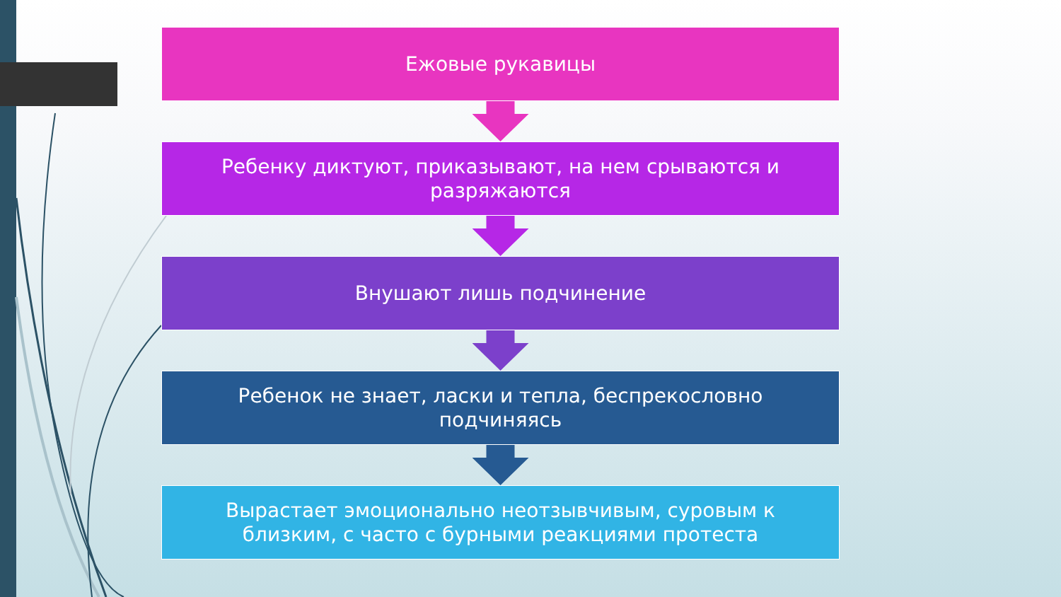Ежовые рукавицы
Ребенку диктуют, приказывают, на нем срываются и разряжаются
Внушают лишь подчинение
Ребенок не знает, ласки и тепла, беспрекословно подчиняясь
Вырастает эмоционально неотзывчивым, суровым к близким, с часто с бурными реакциями протеста